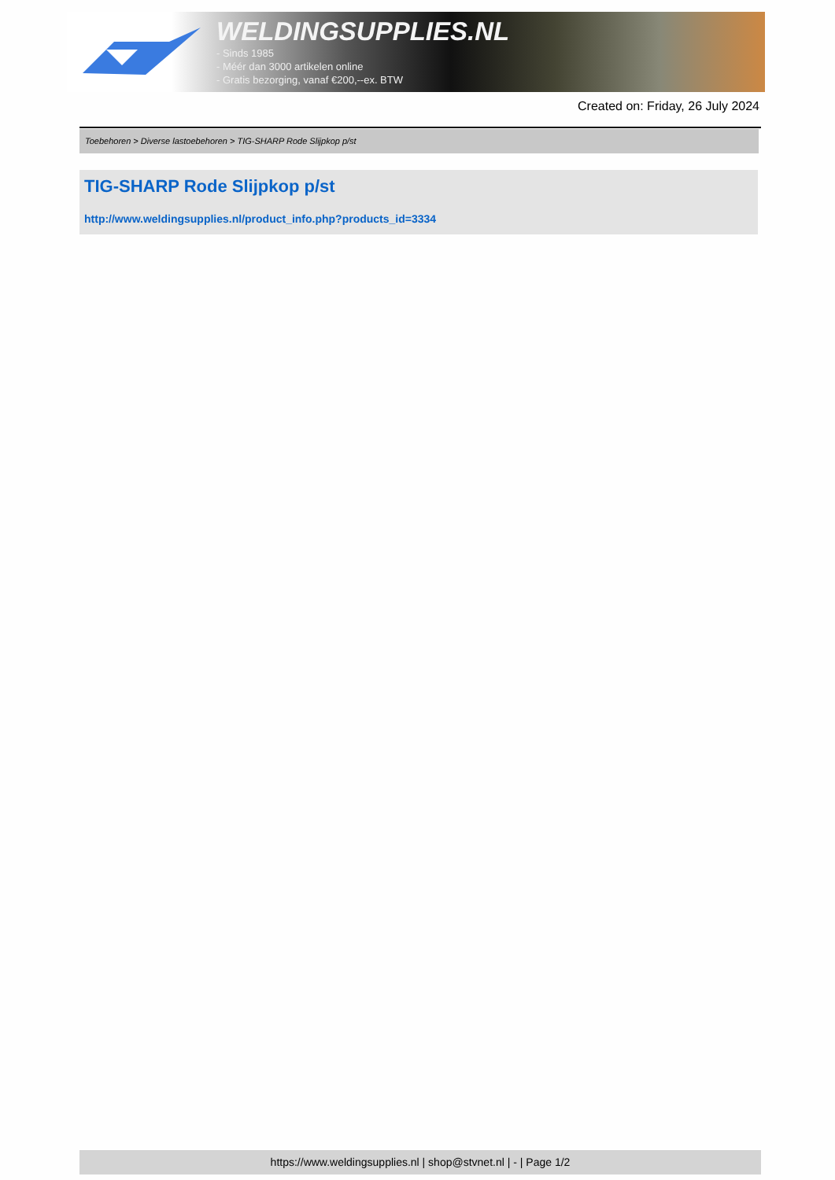WELDINGSUPPLIES.NL
- Sinds 1985
- Méér dan 3000 artikelen online
- Gratis bezorging, vanaf €200,--ex. BTW
Created on: Friday, 26 July 2024
Toebehoren > Diverse lastoebehoren > TIG-SHARP Rode Slijpkop p/st
TIG-SHARP Rode Slijpkop p/st
http://www.weldingsupplies.nl/product_info.php?products_id=3334
https://www.weldingsupplies.nl | shop@stvnet.nl | - | Page 1/2